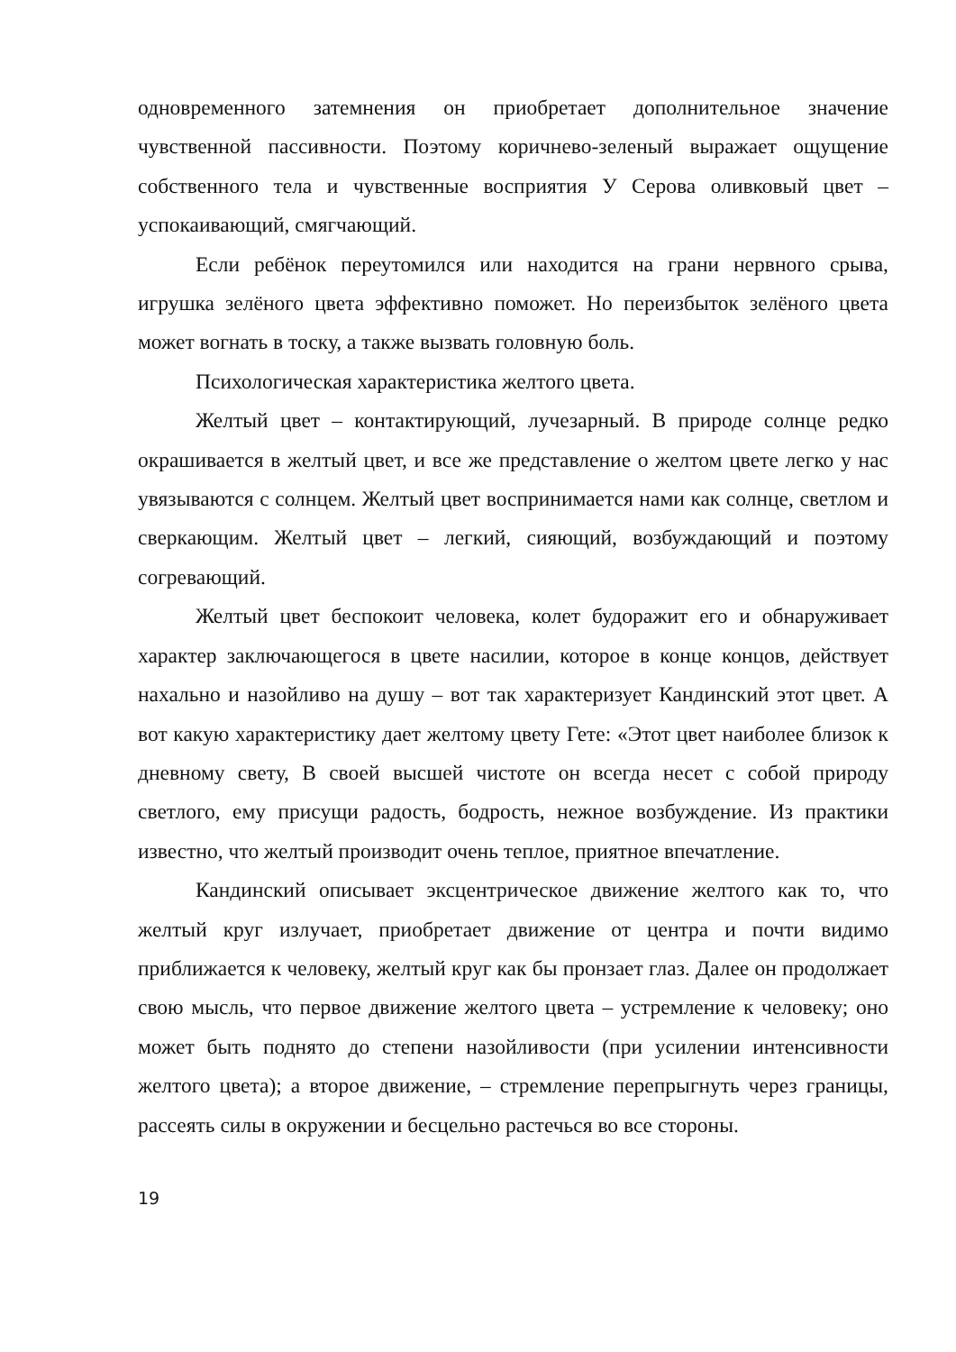одновременного затемнения он приобретает дополнительное значение чувственной пассивности. Поэтому коричнево-зеленый выражает ощущение собственного тела и чувственные восприятия У Серова оливковый цвет – успокаивающий, смягчающий.
Если ребёнок переутомился или находится на грани нервного срыва, игрушка зелёного цвета эффективно поможет. Но переизбыток зелёного цвета может вогнать в тоску, а также вызвать головную боль.
Психологическая характеристика желтого цвета.
Желтый цвет – контактирующий, лучезарный. В природе солнце редко окрашивается в желтый цвет, и все же представление о желтом цвете легко у нас увязываются с солнцем. Желтый цвет воспринимается нами как солнце, светлом и сверкающим. Желтый цвет – легкий, сияющий, возбуждающий и поэтому согревающий.
Желтый цвет беспокоит человека, колет будоражит его и обнаруживает характер заключающегося в цвете насилии, которое в конце концов, действует нахально и назойливо на душу – вот так характеризует Кандинский этот цвет. А вот какую характеристику дает желтому цвету Гете: «Этот цвет наиболее близок к дневному свету, В своей высшей чистоте он всегда несет с собой природу светлого, ему присущи радость, бодрость, нежное возбуждение. Из практики известно, что желтый производит очень теплое, приятное впечатление.
Кандинский описывает эксцентрическое движение желтого как то, что желтый круг излучает, приобретает движение от центра и почти видимо приближается к человеку, желтый круг как бы пронзает глаз. Далее он продолжает свою мысль, что первое движение желтого цвета – устремление к человеку; оно может быть поднято до степени назойливости (при усилении интенсивности желтого цвета); а второе движение, – стремление перепрыгнуть через границы, рассеять силы в окружении и бесцельно растечься во все стороны.
19